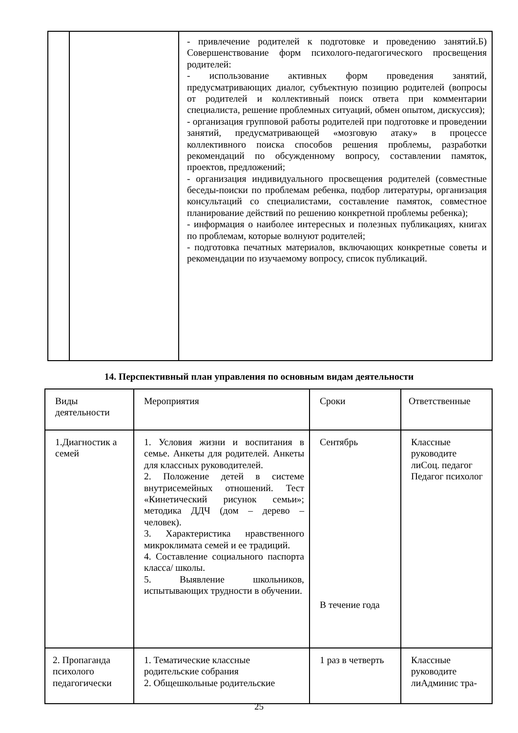| | | - привлечение родителей к подготовке и проведению занятий.Б) Совершенствование форм психолого-педагогического просвещения родителей: - использование активных форм проведения занятий, предусматривающих диалог, субъектную позицию родителей (вопросы от родителей и коллективный поиск ответа при комментарии специалиста, решение проблемных ситуаций, обмен опытом, дискуссия); - организация групповой работы родителей при подготовке и проведении занятий, предусматривающей «мозговую атаку» в процессе коллективного поиска способов решения проблемы, разработки рекомендаций по обсужденному вопросу, составлении памяток, проектов, предложений; - организация индивидуального просвещения родителей (совместные беседы-поиски по проблемам ребенка, подбор литературы, организация консультаций со специалистами, составление памяток, совместное планирование действий по решению конкретной проблемы ребенка); - информация о наиболее интересных и полезных публикациях, книгах по проблемам, которые волнуют родителей; - подготовка печатных материалов, включающих конкретные советы и рекомендации по изучаемому вопросу, список публикаций. |
14. Перспективный план управления по основным видам деятельности
| Виды деятельности | Мероприятия | Сроки | Ответственные |
| --- | --- | --- | --- |
| 1.Диагностик а семей | 1. Условия жизни и воспитания в семье. Анкеты для родителей. Анкеты для классных руководителей. 2. Положение детей в системе внутрисемейных отношений. Тест «Кинетический рисунок семьи»; методика ДДЧ (дом – дерево – человек). 3. Характеристика нравственного микроклимата семей и ее традиций. 4. Составление социального паспорта класса/ школы. 5. Выявление школьников, испытывающих трудности в обучении. | Сентябрь В течение года | Классные руководите лиСоц. педагог Педагог психолог |
| 2. Пропаганда психолого педагогически | 1. Тематические классные родительские собрания 2. Общешкольные родительские | 1 раз в четверть | Классные руководите лиАдминис тра- |
25